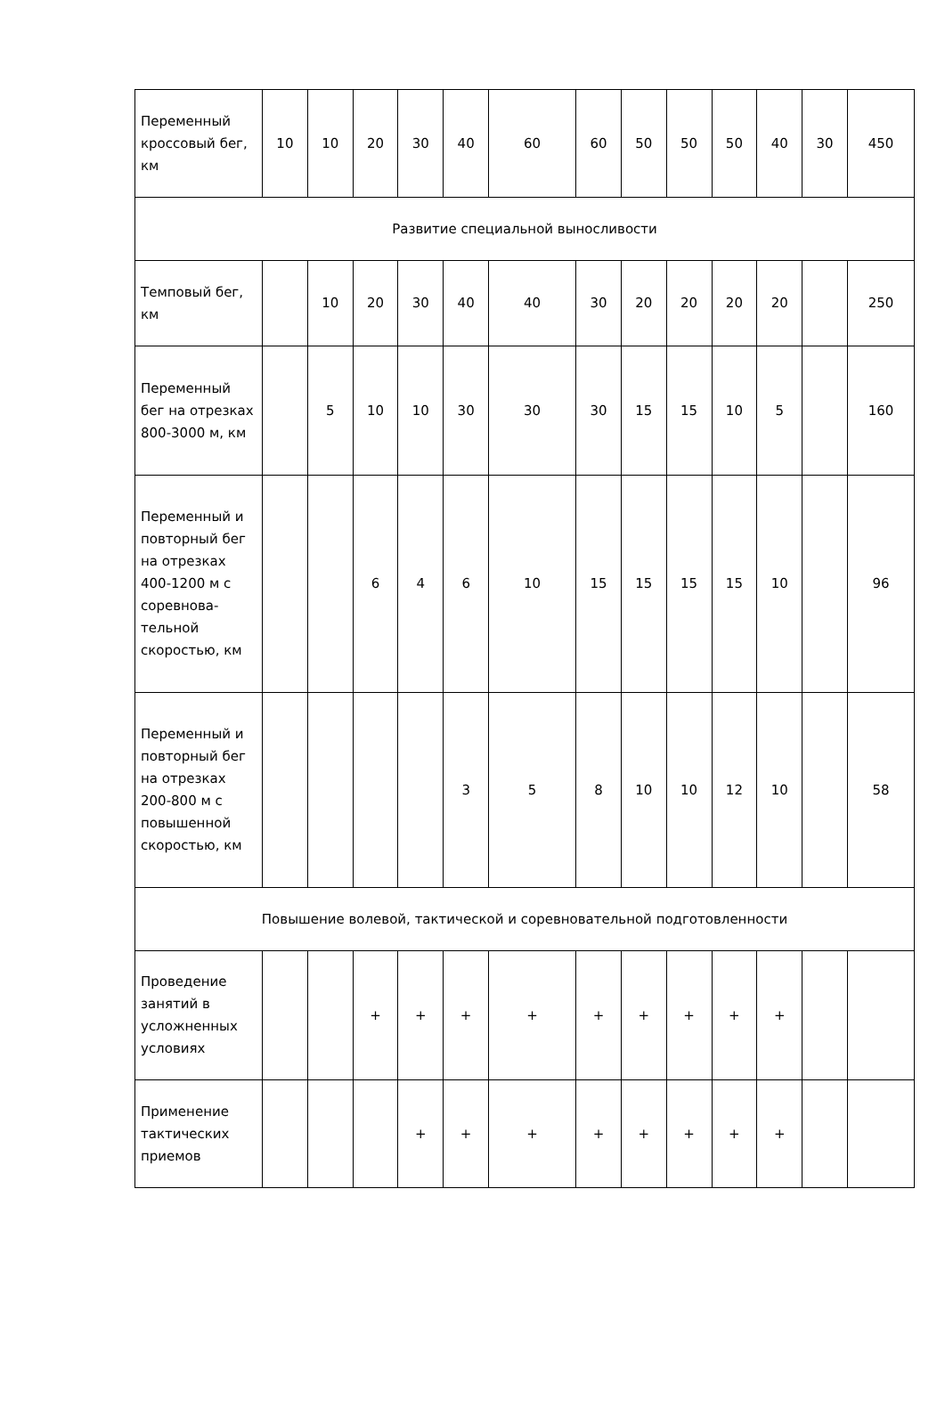| Переменный кроссовый бег, км | 10 | 10 | 20 | 30 | 40 | 60 | 60 | 50 | 50 | 50 | 40 | 30 | 450 |
| Развитие специальной выносливости | | | | | | | | | | | | | |
| Темповый бег, км | | 10 | 20 | 30 | 40 | 40 | 30 | 20 | 20 | 20 | 20 | | 250 |
| Переменный бег на отрезках 800-3000 м, км | | 5 | 10 | 10 | 30 | 30 | 30 | 15 | 15 | 10 | 5 | | 160 |
| Переменный и повторный бег на отрезках 400-1200 м с соревнова-тельной скоростью, км | | | 6 | 4 | 6 | 10 | 15 | 15 | 15 | 15 | 10 | | 96 |
| Переменный и повторный бег на отрезках 200-800 м с повышенной скоростью, км | | | | | 3 | 5 | 8 | 10 | 10 | 12 | 10 | | 58 |
| Повышение волевой, тактической и соревновательной подготовленности | | | | | | | | | | | | | |
| Проведение занятий в усложненных условиях | | | + | + | + | + | + | + | + | + | + | | |
| Применение тактических приемов | | | | + | + | + | + | + | + | + | + | | |